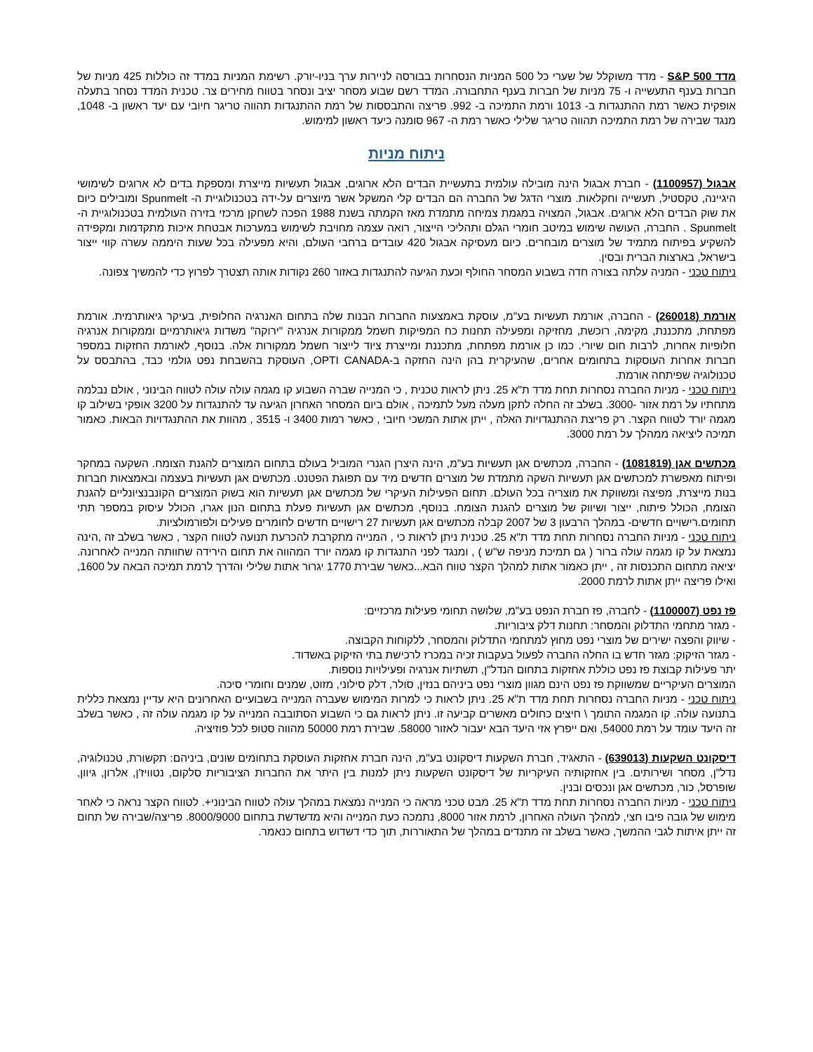מדד S&P 500 - מדד משוקלל של שערי כל 500 המניות הנסחרות בבורסה לניירות ערך בניו-יורק. רשימת המניות במדד זה כוללות 425 מניות של חברות בענף התעשייה ו- 75 מניות של חברות בענף התחבורה. המדד רשם שבוע מסחר יציב ונסחר בטווח מחירים צר. טכנית המדד נסחר בתעלה אופקית כאשר רמת ההתנגדות ב- 1013 ורמת התמיכה ב- 992. פריצה והתבססות של רמת ההתנגדות תהווה טריגר חיובי עם יעד ראשון ב- 1048, מנגד שבירה של רמת התמיכה תהווה טריגר שלילי כאשר רמת ה- 967 סומנה כיעד ראשון למימוש.
ניתוח מניות
אבגול (1100957) - חברת אבגול הינה מובילה עולמית בתעשיית הבדים הלא ארוגים, אבגול תעשיות מייצרת ומספקת בדים לא ארוגים לשימושי היגיינה, טקסטיל, תעשייה וחקלאות. מוצרי הדגל של החברה הם הבדים קלי המשקל אשר מיוצרים על-ידה בטכנולוגיית ה- Spunmelt ומובילים כיום את שוק הבדים הלא ארוגים. אבגול, המצויה במגמת צמיחה מתמדת מאז הקמתה בשנת 1988 הפכה לשחקן מרכזי בזירה העולמית בטכנולוגיית ה-Spunmelt . החברה, העושה שימוש במיטב חומרי הגלם ותהליכי הייצור, רואה עצמה מחויבת לשימוש במערכות אבטחת איכות מתקדמות ומקפידה להשקיע בפיתוח מתמיד של מוצרים מובחרים. כיום מעסיקה אבגול 420 עובדים ברחבי העולם, והיא מפעילה בכל שעות היממה עשרה קווי ייצור בישראל, בארצות הברית ובסין.
ניתוח טכני - המניה עלתה בצורה חדה בשבוע המסחר החולף וכעת הגיעה להתנגדות באזור 260 נקודות אותה תצטרך לפרוץ כדי להמשיך צפונה.
אורמת (260018) - החברה, אורמת תעשיות בע"מ, עוסקת באמצעות החברות הבנות שלה בתחום האנרגיה החלופית, בעיקר גיאותרמית. אורמת מפתחת, מתכננת, מקימה, רוכשת, מחזיקה ומפעילה תחנות כח המפיקות חשמל ממקורות אנרגיה "ירוקה" משדות גיאותרמיים וממקורות אנרגיה חלופיות אחרות, לרבות חום שיורי. כמו כן אורמת מפתחת, מתכננת ומייצרת ציוד לייצור חשמל ממקורות אלה. בנוסף, לאורמת החזקות במספר חברות אחרות העוסקות בתחומים אחרים, שהעיקרית בהן הינה החזקה ב-OPTI CANADA, העוסקת בהשבחת נפט גולמי כבד, בהתבסס על טכנולוגיה שפיתחה אורמת.
ניתוח טכני - מניות החברה נסחרות תחת מדד ת"א 25. ניתן לראות טכנית , כי המנייה שברה השבוע קו מגמה עולה עולה לטווח הבינוני , אולם נבלמה מתחתיו על רמת אזור -3000. בשלב זה החלה לתקן מעלה מעל לתמיכה , אולם ביום המסחר האחרון הגיעה עד להתנגדות על 3200 אופקי בשילוב קו מגמה יורד לטווח הקצר. רק פריצת ההתנגדויות האלה , ייתן אתות המשכי חיובי , כאשר רמות 3400 ו- 3515 , מהוות את ההתנגדויות הבאות. כאמור תמיכה ליציאה ממהלך על רמת 3000.
מכתשים אגן (1081819) - החברה, מכתשים אגן תעשיות בע"מ, הינה היצרן הגנרי המוביל בעולם בתחום המוצרים להגנת הצומח. השקעה במחקר ופיתוח מאפשרת למכתשים אגן תעשיות השקה מתמדת של מוצרים חדשים מיד עם תפוגת הפטנט. מכתשים אגן תעשיות בעצמה ובאמצאות חברות בנות מייצרת, מפיצה ומשווקת את מוצריה בכל העולם. תחום הפעילות העיקרי של מכתשים אגן תעשיות הוא בשוק המוצרים הקונבנציונליים להגנת הצומח, הכולל פיתוח, ייצור ושיווק של מוצרים להגנת הצומח. בנוסף, מכתשים אגן תעשיות פעלת בתחום הנון אגרו, הכולל עיסוק במספר תתי תחומים.רישויים חדשים- במהלך הרבעון 3 של 2007 קבלה מכתשים אגן תעשיות 27 רישויים חדשים לחומרים פעילים ולפורמולציות.
ניתוח טכני - מניות החברה נסחרות תחת מדד ת"א 25. טכנית ניתן לראות כי , המנייה מתקרבת להכרעת תנועה לטווח הקצר , כאשר בשלב זה ,הינה נמצאת על קו מגמה עולה ברור ( גם תמיכת מניפה ש"ש ) , ומנגד לפני התנגדות קו מגמה יורד המהווה את תחום הירידה שחוותה המנייה לאחרונה. יציאה מתחום התכנסות זה , ייתן כאמור אתות למהלך הקצר טווח הבא...כאשר שבירת 1770 יגרור אתות שלילי והדרך לרמת תמיכה הבאה על 1600, ואילו פריצה ייתן אתות לרמת 2000.
פז נפט (1100007) - לחברה, פז חברת הנפט בע"מ, שלושה תחומי פעילות מרכזיים:
- מגזר מתחמי התדלוק והמסחר: תחנות דלק ציבוריות.
- שיווק והפצה ישירים של מוצרי נפט מחוץ למתחמי התדלוק והמסחר, ללקוחות הקבוצה.
- מגזר הזיקוק: מגזר חדש בו החלה החברה לפעול בעקבות זכיה במכרז לרכישת בתי הזיקוק באשדוד.
יתר פעילות קבוצת פז נפט כוללת אחזקות בתחום הנדל"ן, תשתיות אנרגיה ופעילויות נוספות.
המוצרים העיקריים שמשווקת פז נפט הינם מגוון מוצרי נפט ביניהם בנזין, סולר, דלק סילוני, מזוט, שמנים וחומרי סיכה.
ניתוח טכני - מניות החברה נסחרות תחת מדד ת"א 25. ניתן לראות כי למרות המימוש שעברה המנייה בשבועיים האחרונים היא עדיין נמצאת כללית בתנועה עולה. קו המגמה התומך \ חיצים כחולים מאשרים קביעה זו. ניתן לראות גם כי השבוע הסתובבה המנייה על קו מגמה עולה זה , כאשר בשלב זה היעד עומד על רמת 54000, ואם ייפרץ אזי היעד הבא יעבור לאזור 58000. שבירת רמת 50000 מהווה סטופ לכל פוזיציה.
דיסקונט השקעות (639013) - התאגיד, חברת השקעות דיסקונט בע"מ, הינה חברת אחזקות העוסקת בתחומים שונים, ביניהם: תקשורת, טכנולוגיה, נדל"ן, מסחר ושירותים. בין אחזקותיה העיקריות של דיסקונט השקעות ניתן למנות בין היתר את החברות הציבוריות סלקום, נטוויז'ן, אלרון, גיוון, שופרסל, כור, מכתשים אגן ונכסים ובנין.
ניתוח טכני - מניות החברה נסחרות תחת מדד ת"א 25. מבט טכני מראה כי המנייה נמצאת במהלך עולה לטווח הבינוני+. לטווח הקצר נראה כי לאחר מימוש של גובה פיבו חצי, למהלך העולה האחרון, לרמת אזור 8000, נתמכה כעת המנייה והיא מדשדשת בתחום 8000/9000. פריצה/שבירה של תחום זה ייתן איתות לגבי ההמשך, כאשר בשלב זה מתנדים במהלך של התאוררות, תוך כדי דשדוש בתחום כנאמר.